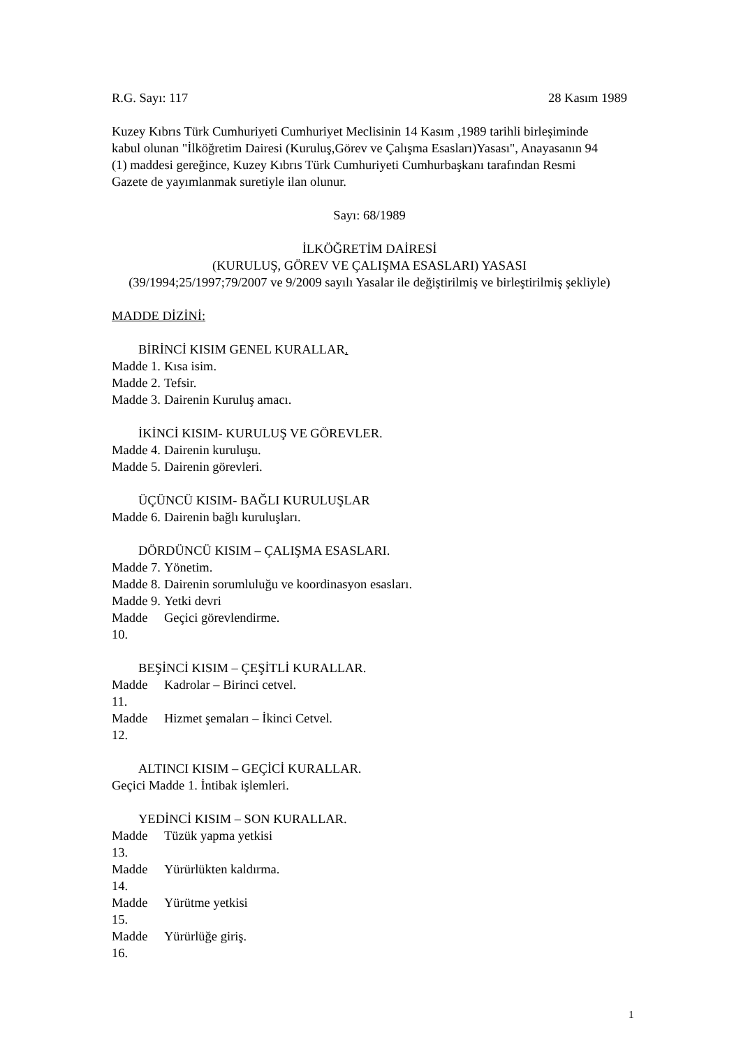R.G. Sayı: 117 28 Kasım 1989
Kuzey Kıbrıs Türk Cumhuriyeti Cumhuriyet Meclisinin 14 Kasım ,1989 tarihli birleşiminde kabul olunan "İlköğretim Dairesi (Kuruluş,Görev ve Çalışma Esasları)Yasası", Anayasanın 94 (1) maddesi gereğince, Kuzey Kıbrıs Türk Cumhuriyeti Cumhurbaşkanı tarafından Resmi Gazete de yayımlanmak suretiyle ilan olunur.
Sayı: 68/1989
İLKÖĞRETİM DAİRESİ
(KURULUŞ, GÖREV VE ÇALIŞMA ESASLARI) YASASI
(39/1994;25/1997;79/2007 ve 9/2009 sayılı Yasalar ile değiştirilmiş ve birleştirilmiş şekliyle)
MADDE DİZİNİ:
BİRİNCİ KISIM GENEL KURALLAR.
Madde 1. Kısa isim.
Madde 2. Tefsir.
Madde 3. Dairenin Kuruluş amacı.
İKİNCİ KISIM- KURULUŞ VE GÖREVLER.
Madde 4. Dairenin kuruluşu.
Madde 5. Dairenin görevleri.
ÜÇÜNCÜ KISIM- BAĞLI KURULUŞLAR
Madde 6. Dairenin bağlı kuruluşları.
DÖRDÜNCÜ KISIM – ÇALIŞMA ESASLARI.
Madde 7. Yönetim.
Madde 8. Dairenin sorumluluğu ve koordinasyon esasları.
Madde 9. Yetki devri
Madde 10. Geçici görevlendirme.
BEŞİNCİ KISIM – ÇEŞİTLİ KURALLAR.
Madde 11. Kadrolar – Birinci cetvel.
Madde 12. Hizmet şemaları – İkinci Cetvel.
ALTINCI KISIM – GEÇİCİ KURALLAR.
Geçici Madde 1. İntibak işlemleri.
YEDİNCİ KISIM – SON KURALLAR.
Madde 13. Tüzük yapma yetkisi
Madde 14. Yürürlükten kaldırma.
Madde 15. Yürütme yetkisi
Madde 16. Yürürlüğe giriş.
1